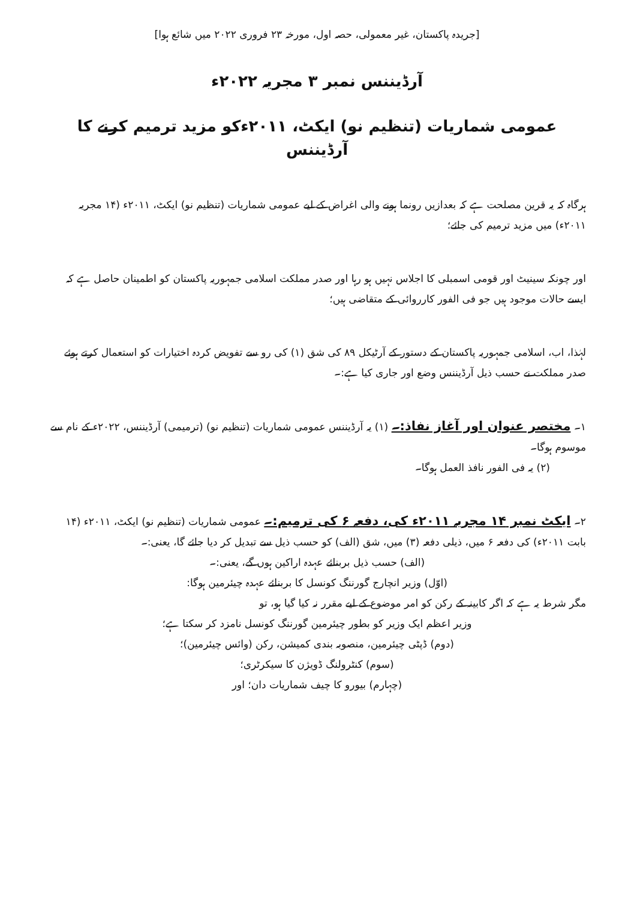[جریدہ پاکستان، غیر معمولی، حصہ اول، مورخہ ۲۳ فروری ۲۰۲۲ میں شائع ہوا]
آرڈیننس نمبر ۳ مجریہ ۲۰۲۲ء
عمومی شماریات (تنظیم نو) ایکٹ، ۲۰۱۱ءکو مزید ترمیم کرنے کا آرڈیننس
ہرگاہ کہ یہ قرین مصلحت ہے کہ بعدازیں رونما ہونے والی اغراض کے لیے عمومی شماریات (تنظیم نو) ایکٹ، ۲۰۱۱ء (۱۴ مجریہ ۲۰۱۱ء) میں مزید ترمیم کی جائے؛
اور چونکہ سینیٹ اور قومی اسمبلی کا اجلاس نہیں ہو رہا اور صدر مملکت اسلامی جمہوریہ پاکستان کو اطمینان حاصل ہے کہ ایسے حالات موجود ہیں جو فی الفور کارروائی کے متقاضی ہیں؛
لہٰذا، اب، اسلامی جمہوریہ پاکستان کے دستور کے آرٹیکل ۸۹ کی شق (۱) کی رو سے تفویض کردہ اختیارات کو استعمال کرتے ہوئے صدر مملکت نے حسب ذیل آرڈیننس وضع اور جاری کیا ہے:۔
۱۔ مختصر عنوان اور آغاز نفاذ:۔ (۱) یہ آرڈیننس عمومی شماریات (تنظیم نو) (ترمیمی) آرڈیننس، ۲۰۲۲ء کے نام سے موسوم ہوگا۔
(۲) یہ فی الفور نافذ العمل ہوگا۔
۲۔ ایکٹ نمبر ۱۴ مجریہ ۲۰۱۱ء کی، دفعہ ۶ کی ترمیم:۔ عمومی شماریات (تنظیم نو) ایکٹ، ۲۰۱۱ء (۱۴ بابت ۲۰۱۱ء) کی دفعہ ۶ میں، ذیلی دفعہ (۳) میں، شق (الف) کو حسب ذیل سے تبدیل کر دیا جائے گا، یعنی:۔
(الف) حسب ذیل بربنائے عہدہ اراکین ہوں گے، یعنی:۔
(اوّل) وزیر انچارج گورننگ کونسل کا بربنائے عہدہ چیئرمین ہوگا:
مگر شرط یہ ہے کہ اگر کابینہ کے رکن کو امر موضوع کے لیے مقرر نہ کیا گیا ہو، تو
وزیر اعظم ایک وزیر کو بطور چیئرمین گورننگ کونسل نامزد کر سکتا ہے؛
(دوم) ڈپٹی چیئرمین، منصوبہ بندی کمیشن، رکن (وائس چیئرمین)؛
(سوم) کنٹرولنگ ڈویژن کا سیکرٹری؛
(چہارم) بیورو کا چیف شماریات دان؛ اور